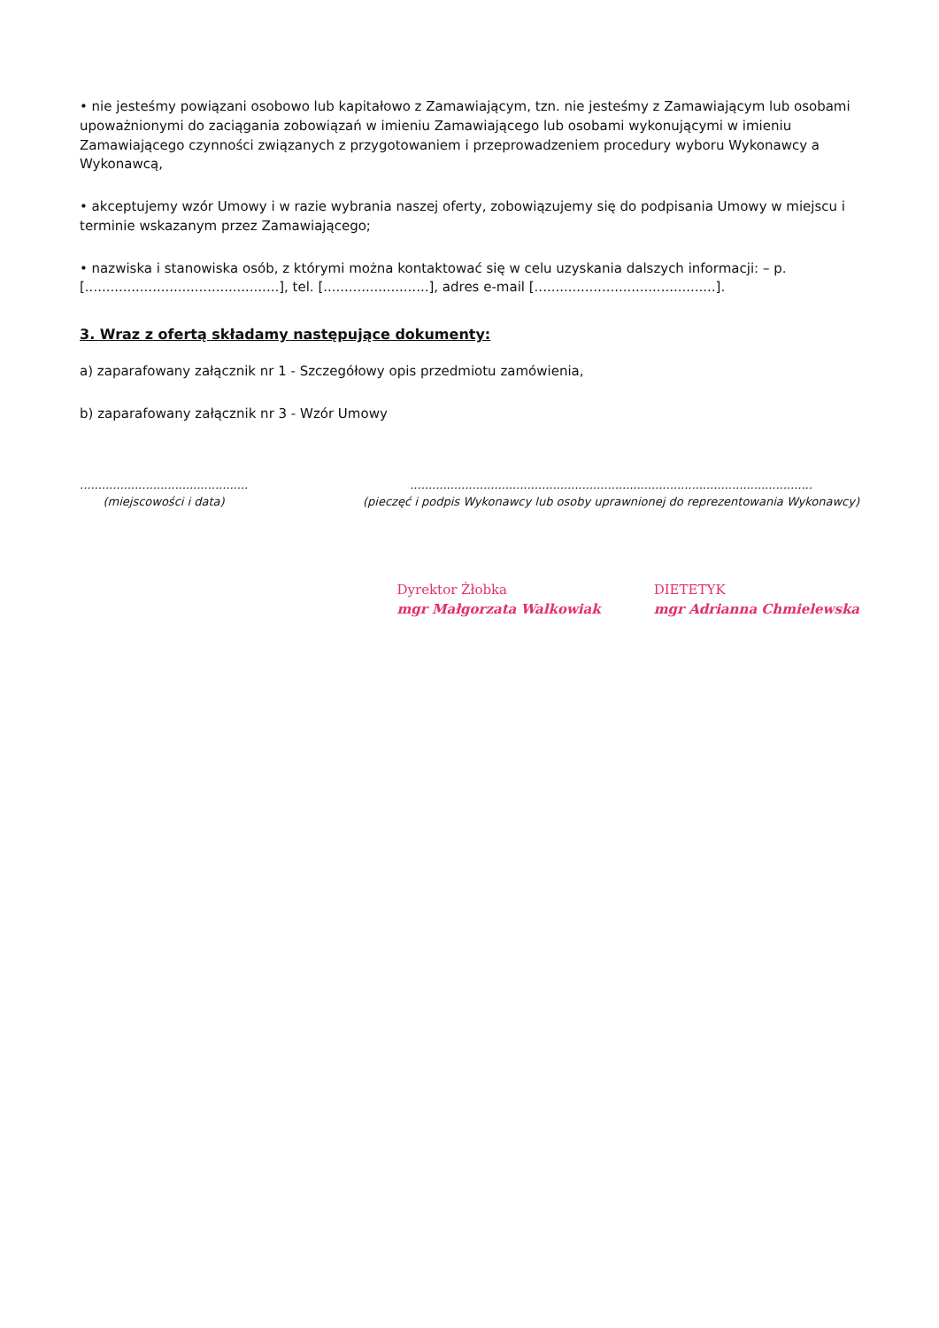• nie jesteśmy powiązani osobowo lub kapitałowo z Zamawiającym, tzn. nie jesteśmy z Zamawiającym lub osobami upoważnionymi do zaciągania zobowiązań w imieniu Zamawiającego lub osobami wykonującymi w imieniu Zamawiającego czynności związanych z przygotowaniem i przeprowadzeniem procedury wyboru Wykonawcy a Wykonawcą,
• akceptujemy wzór Umowy i w razie wybrania naszej oferty, zobowiązujemy się do podpisania Umowy w miejscu i terminie wskazanym przez Zamawiającego;
• nazwiska i stanowiska osób, z którymi można kontaktować się w celu uzyskania dalszych informacji: – p. [..............................................], tel. [.........................], adres e-mail [...........................................].
3. Wraz z ofertą składamy następujące dokumenty:
a) zaparafowany załącznik nr 1 - Szczegółowy opis przedmiotu zamówienia,
b) zaparafowany załącznik nr 3 - Wzór Umowy
..............................................
(miejscowości i data)
..............................................................................................................
(pieczęć i podpis Wykonawcy lub osoby uprawnionej do reprezentowania Wykonawcy)
Dyrektor Żłobka
mgr Małgorzata Walkowiak
DIETETYK
mgr Adrianna Chmielewska